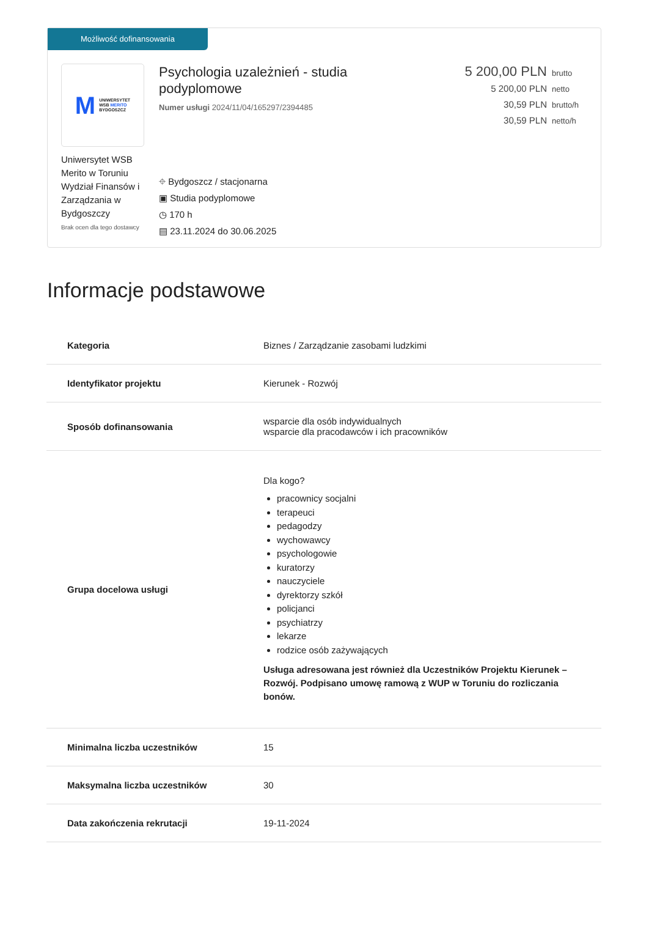Możliwość dofinansowania
M UNIWERSYTET
WSB MERITO
BYDGOSZCZ
Uniwersytet WSB Merito w Toruniu Wydział Finansów i Zarządzania w Bydgoszczy
Brak ocen dla tego dostawcy
Psychologia uzależnień - studia
podyplomowe
Numer usługi 2024/11/04/165297/2394485
⌖ Bydgoszcz / stacjonarna
▣ Studia podyplomowe
◷ 170 h
▤ 23.11.2024 do 30.06.2025
5 200,00 PLN brutto
5 200,00 PLN netto
30,59 PLN brutto/h
30,59 PLN netto/h
Informacje podstawowe
| Kategoria | Biznes / Zarządzanie zasobami ludzkimi |
| Identyfikator projektu | Kierunek - Rozwój |
| Sposób dofinansowania | wsparcie dla osób indywidualnych wsparcie dla pracodawców i ich pracowników |
| Grupa docelowa usługi | Dla kogo? pracownicy socjalni terapeuci pedagodzy wychowawcy psychologowie kuratorzy nauczyciele dyrektorzy szkół policjanci psychiatrzy lekarze rodzice osób zażywających Usługa adresowana jest również dla Uczestników Projektu Kierunek – Rozwój. Podpisano umowę ramową z WUP w Toruniu do rozliczania bonów. |
| Minimalna liczba uczestników | 15 |
| Maksymalna liczba uczestników | 30 |
| Data zakończenia rekrutacji | 19-11-2024 |